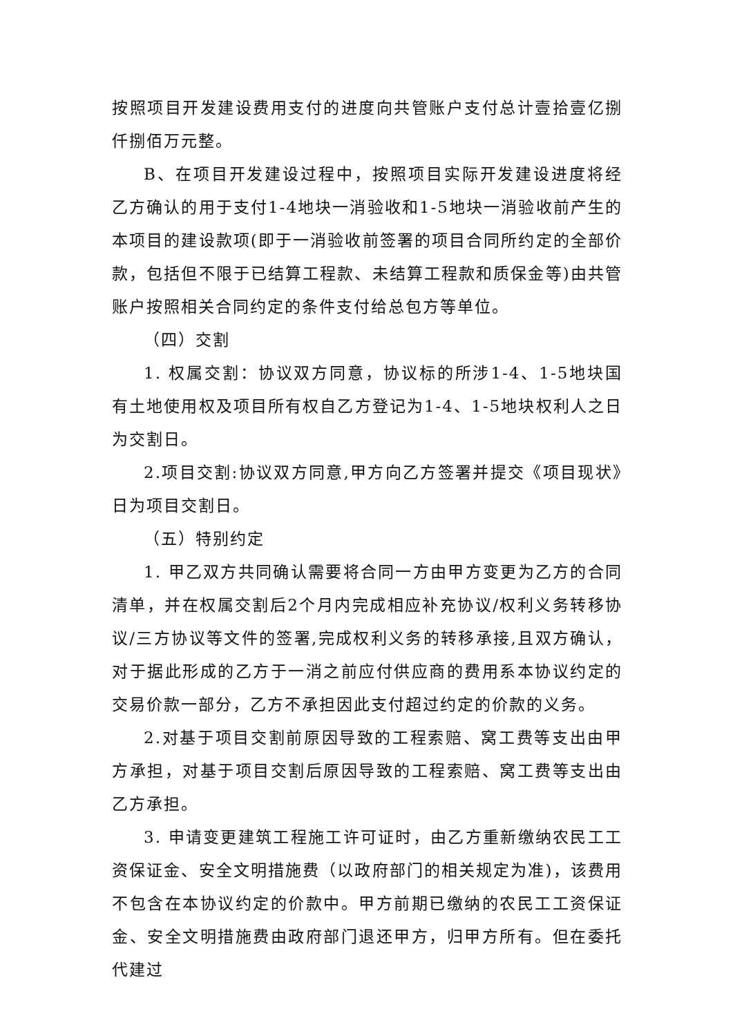按照项目开发建设费用支付的进度向共管账户支付总计壹拾壹亿捌仟捌佰万元整。
B、在项目开发建设过程中，按照项目实际开发建设进度将经乙方确认的用于支付1-4地块一消验收和1-5地块一消验收前产生的本项目的建设款项(即于一消验收前签署的项目合同所约定的全部价款，包括但不限于已结算工程款、未结算工程款和质保金等)由共管账户按照相关合同约定的条件支付给总包方等单位。
（四）交割
1. 权属交割：协议双方同意，协议标的所涉1-4、1-5地块国有土地使用权及项目所有权自乙方登记为1-4、1-5地块权利人之日为交割日。
2.项目交割:协议双方同意,甲方向乙方签署并提交《项目现状》日为项目交割日。
（五）特别约定
1. 甲乙双方共同确认需要将合同一方由甲方变更为乙方的合同清单，并在权属交割后2个月内完成相应补充协议/权利义务转移协议/三方协议等文件的签署,完成权利义务的转移承接,且双方确认，对于据此形成的乙方于一消之前应付供应商的费用系本协议约定的交易价款一部分，乙方不承担因此支付超过约定的价款的义务。
2.对基于项目交割前原因导致的工程索赔、窝工费等支出由甲方承担，对基于项目交割后原因导致的工程索赔、窝工费等支出由乙方承担。
3. 申请变更建筑工程施工许可证时，由乙方重新缴纳农民工工资保证金、安全文明措施费（以政府部门的相关规定为准)，该费用不包含在本协议约定的价款中。甲方前期已缴纳的农民工工资保证金、安全文明措施费由政府部门退还甲方，归甲方所有。但在委托代建过